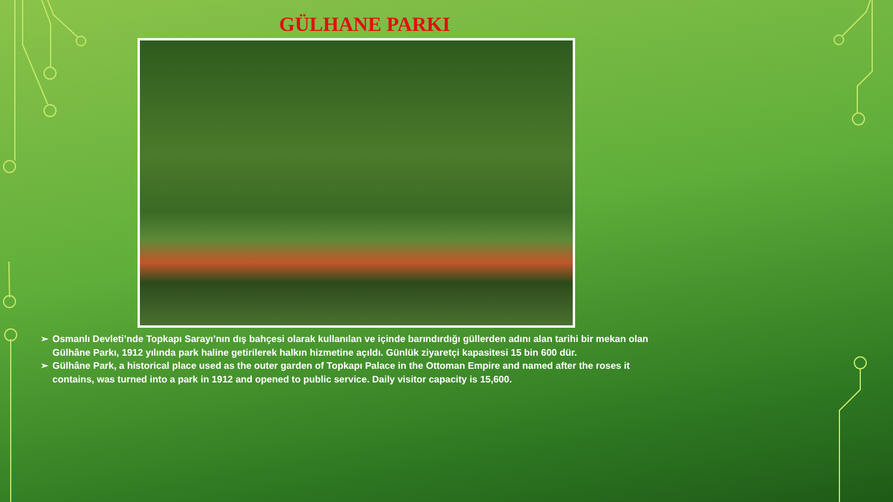GÜLHANE PARKI
➢ Osmanlı Devleti’nde Topkapı Sarayı’nın dış bahçesi olarak kullanılan ve içinde barındırdığı güllerden adını alan tarihi bir mekan olan Gülhâne Parkı, 1912 yılında park haline getirilerek halkın hizmetine açıldı. Günlük ziyaretçi kapasitesi 15 bin 600 dür.
➢ Gülhâne Park, a historical place used as the outer garden of Topkapı Palace in the Ottoman Empire and named after the roses it contains, was turned into a park in 1912 and opened to public service. Daily visitor capacity is 15,600.